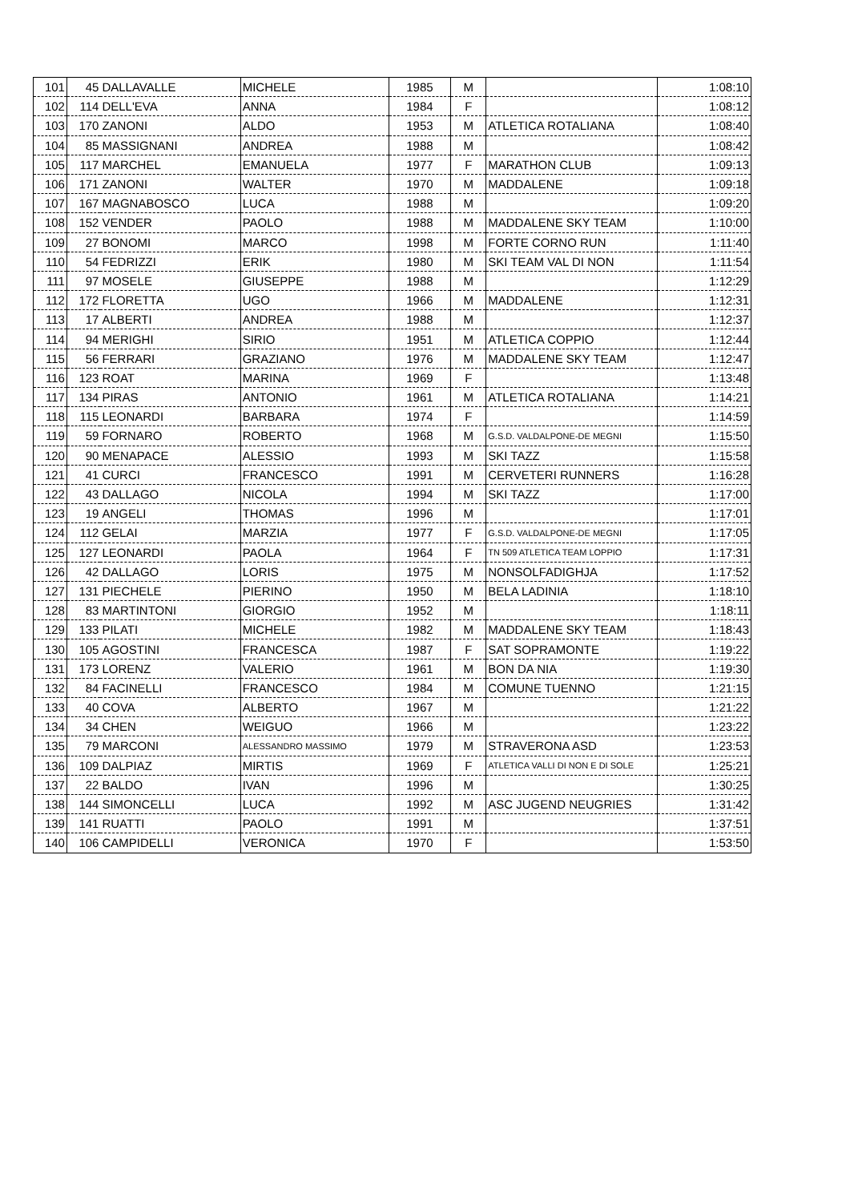| 101 | 45 | DALLAVALLE | MICHELE | 1985 | M | | 1:08:10 |
| 102 | 114 | DELL'EVA | ANNA | 1984 | F | | 1:08:12 |
| 103 | 170 | ZANONI | ALDO | 1953 | M | ATLETICA ROTALIANA | 1:08:40 |
| 104 | 85 | MASSIGNANI | ANDREA | 1988 | M | | 1:08:42 |
| 105 | 117 | MARCHEL | EMANUELA | 1977 | F | MARATHON CLUB | 1:09:13 |
| 106 | 171 | ZANONI | WALTER | 1970 | M | MADDALENE | 1:09:18 |
| 107 | 167 | MAGNABOSCO | LUCA | 1988 | M | | 1:09:20 |
| 108 | 152 | VENDER | PAOLO | 1988 | M | MADDALENE SKY TEAM | 1:10:00 |
| 109 | 27 | BONOMI | MARCO | 1998 | M | FORTE CORNO RUN | 1:11:40 |
| 110 | 54 | FEDRIZZI | ERIK | 1980 | M | SKI TEAM VAL DI NON | 1:11:54 |
| 111 | 97 | MOSELE | GIUSEPPE | 1988 | M | | 1:12:29 |
| 112 | 172 | FLORETTA | UGO | 1966 | M | MADDALENE | 1:12:31 |
| 113 | 17 | ALBERTI | ANDREA | 1988 | M | | 1:12:37 |
| 114 | 94 | MERIGHI | SIRIO | 1951 | M | ATLETICA COPPIO | 1:12:44 |
| 115 | 56 | FERRARI | GRAZIANO | 1976 | M | MADDALENE SKY TEAM | 1:12:47 |
| 116 | 123 | ROAT | MARINA | 1969 | F | | 1:13:48 |
| 117 | 134 | PIRAS | ANTONIO | 1961 | M | ATLETICA ROTALIANA | 1:14:21 |
| 118 | 115 | LEONARDI | BARBARA | 1974 | F | | 1:14:59 |
| 119 | 59 | FORNARO | ROBERTO | 1968 | M | G.S.D. VALDALPONE-DE MEGNI | 1:15:50 |
| 120 | 90 | MENAPACE | ALESSIO | 1993 | M | SKI TAZZ | 1:15:58 |
| 121 | 41 | CURCI | FRANCESCO | 1991 | M | CERVETERI RUNNERS | 1:16:28 |
| 122 | 43 | DALLAGO | NICOLA | 1994 | M | SKI TAZZ | 1:17:00 |
| 123 | 19 | ANGELI | THOMAS | 1996 | M | | 1:17:01 |
| 124 | 112 | GELAI | MARZIA | 1977 | F | G.S.D. VALDALPONE-DE MEGNI | 1:17:05 |
| 125 | 127 | LEONARDI | PAOLA | 1964 | F | TN 509 ATLETICA TEAM LOPPIO | 1:17:31 |
| 126 | 42 | DALLAGO | LORIS | 1975 | M | NONSOLFADIGHJA | 1:17:52 |
| 127 | 131 | PIECHELE | PIERINO | 1950 | M | BELA LADINIA | 1:18:10 |
| 128 | 83 | MARTINTONI | GIORGIO | 1952 | M | | 1:18:11 |
| 129 | 133 | PILATI | MICHELE | 1982 | M | MADDALENE SKY TEAM | 1:18:43 |
| 130 | 105 | AGOSTINI | FRANCESCA | 1987 | F | SAT SOPRAMONTE | 1:19:22 |
| 131 | 173 | LORENZ | VALERIO | 1961 | M | BON DA NIA | 1:19:30 |
| 132 | 84 | FACINELLI | FRANCESCO | 1984 | M | COMUNE TUENNO | 1:21:15 |
| 133 | 40 | COVA | ALBERTO | 1967 | M | | 1:21:22 |
| 134 | 34 | CHEN | WEIGUO | 1966 | M | | 1:23:22 |
| 135 | 79 | MARCONI | ALESSANDRO MASSIMO | 1979 | M | STRAVERONA ASD | 1:23:53 |
| 136 | 109 | DALPIAZ | MIRTIS | 1969 | F | ATLETICA VALLI DI NON E DI SOLE | 1:25:21 |
| 137 | 22 | BALDO | IVAN | 1996 | M | | 1:30:25 |
| 138 | 144 | SIMONCELLI | LUCA | 1992 | M | ASC JUGEND NEUGRIES | 1:31:42 |
| 139 | 141 | RUATTI | PAOLO | 1991 | M | | 1:37:51 |
| 140 | 106 | CAMPIDELLI | VERONICA | 1970 | F | | 1:53:50 |